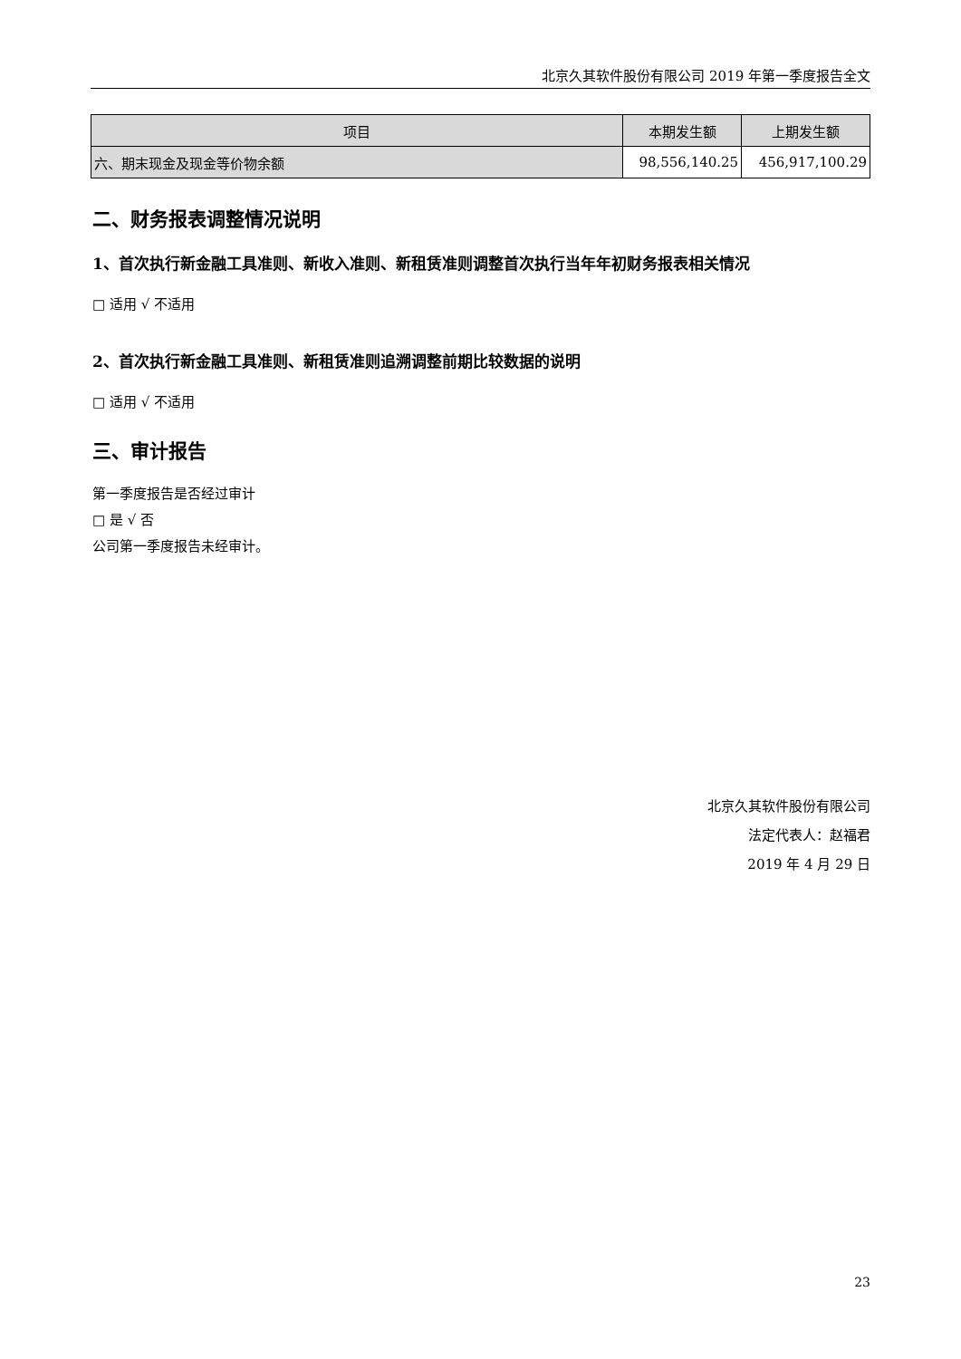北京久其软件股份有限公司 2019 年第一季度报告全文
| 项目 | 本期发生额 | 上期发生额 |
| --- | --- | --- |
| 六、期末现金及现金等价物余额 | 98,556,140.25 | 456,917,100.29 |
二、财务报表调整情况说明
1、首次执行新金融工具准则、新收入准则、新租赁准则调整首次执行当年年初财务报表相关情况
□ 适用 √ 不适用
2、首次执行新金融工具准则、新租赁准则追溯调整前期比较数据的说明
□ 适用 √ 不适用
三、审计报告
第一季度报告是否经过审计
□ 是 √ 否
公司第一季度报告未经审计。
北京久其软件股份有限公司
法定代表人：赵福君
2019 年 4 月 29 日
23